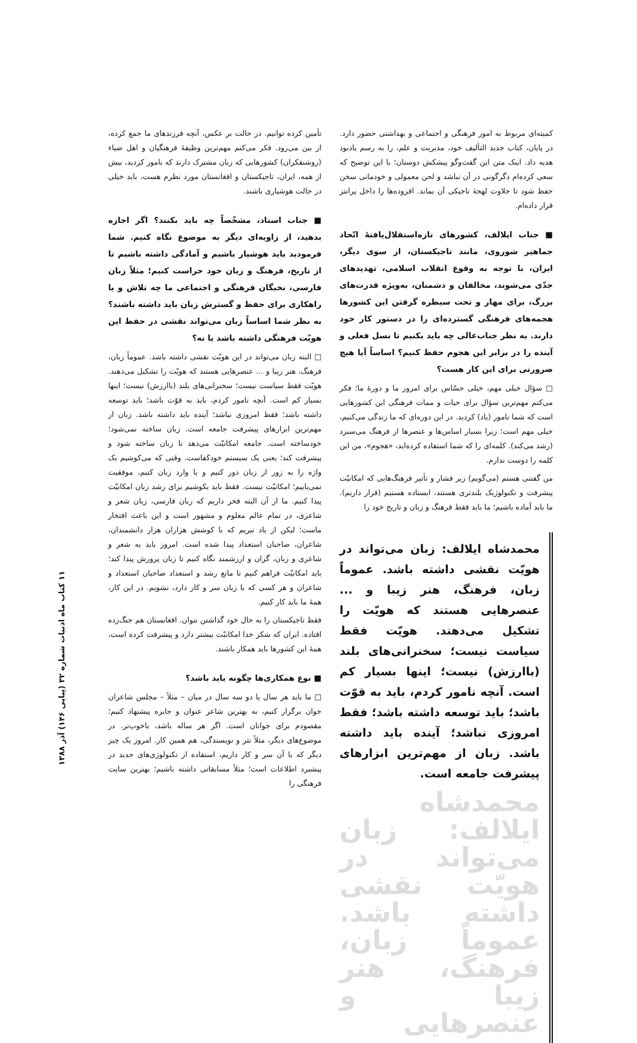کمیته‌ای مربوط به امور فرهنگی و اجتماعی و بهداشتی حضور دارد. در پایان، کتاب جدید التألیف خود، مدیریت و علم، را به رسم یادبود هدیه داد. اینک متن این گفت‌وگو پیشکش دوستان؛ با این توضیح که سعی کرده‌ام دگرگونی در آن نباشد و لحن معمولی و خودمانی سخن حفظ شود تا حلاوت لهجهٔ تاجیکی آن بماند. افزوده‌ها را داخل پرانتز قرار داده‌ام.
■ جناب ایلالف، کشورهای تازه‌استقلال‌یافتهٔ اتّحاد جماهیر شوروی، مانند تاجیکستان، از سوی دیگر، ایران، با توجه به وقوع انقلاب اسلامی، تهدیدهای جدّی می‌شوند، مخالفان و دشمنان، به‌ویژه قدرت‌های بزرگ، برای مهار و تحت سیطره گرفتن این کشورها هجمه‌های فرهنگی گسترده‌ای را در دستور کار خود دارند. به نظر جناب‌عالی چه باید بکنیم تا نسل فعلی و آینده را در برابر این هجوم حفظ کنیم؟ اساساً آیا هیچ ضرورتی برای این کار هست؟
□ سؤال خیلی مهم، خیلی حسّاس برای امروز ما و دورهٔ ما؛ فکر می‌کنم مهم‌ترین سؤال برای حیات و ممات فرهنگی این کشورهایی است که شما نامور (یاد) کردید. در این دوره‌ای که ما زندگی می‌کنیم، خیلی مهم است؛ زیرا بسیار اساس‌ها و عنصرها از فرهنگ می‌سبزد (رشد می‌کند). کلمه‌ای را که شما استفاده کرده‌اید، «هجوم»، من این کلمه را دوست ندارم.
من گفتنی هستم (می‌گویم) زیر فشار و تأثیر فرهنگ‌هایی که امکانیّت پیشرفت و تکنولوژیک بلندتری هستند، ایستاده هستیم (قرار داریم). ما باید آماده باشیم؛ ما باید فقط فرهنگ و زبان و تاریخ خود را
محمدشاه ایلالف: زبان می‌تواند در هویّت نقشی داشته باشد. عموماً زبان، فرهنگ، هنر زیبا و ... عنصرهایی هستند که هویّت را تشکیل می‌دهند. هویّت فقط سیاست نیست؛ سخنرانی‌های بلند (باارزش) نیست؛ اینها بسیار کم است. آنچه نامور کردم، باید به قوّت باشد؛ باید توسعه داشته باشد؛ فقط امروزی نباشد؛ آینده باید داشته باشد. زبان از مهم‌ترین ابزارهای پیشرفت جامعه است.
محمدشاه ایلالف: زبان می‌تواند در هویّت نقشی داشته باشد. عموماً زبان، فرهنگ، هنر زیبا و عنصرهایی
تأمین کرده توانیم. در حالت بر عکس، آنچه فرزندهای ما جمع کرده، از بین می‌رود. فکر می‌کنم مهم‌ترین وظیفهٔ فرهنگیان و اهل ضیاء (روشنفکران) کشورهایی که زبان مشترک دارند که نامور کردید، بیش از همه، ایران، تاجیکستان و افغانستان مورد نظرم هست، باید خیلی در حالت هوشیاری باشند.
■ جناب استاد، مشخّصاً چه باید بکنند؟ اگر اجازه بدهید، از زاویه‌ای دیگر به موضوع نگاه کنیم. شما فرمودید باید هوشیار باشیم و آمادگی داشته باشیم تا از تاریخ، فرهنگ و زبان خود حراست کنیم؛ مثلاً زبان فارسی، نخبگان فرهنگی و اجتماعی ما چه تلاش و یا راهکاری برای حفظ و گسترش زبان باید داشته باشند؟ به نظر شما اساساً زبان می‌تواند نقشی در حفظ این هویّت فرهنگی داشته باشد یا نه؟
□ البته زبان می‌تواند در این هویّت نقشی داشته باشد. عموماً زبان، فرهنگ، هنر زیبا و ... عنصرهایی هستند که هویّت را تشکیل می‌دهند. هویّت فقط سیاست نیست؛ سخنرانی‌های بلند (باارزش) نیست؛ اینها بسیار کم است. آنچه نامور کردم، باید به قوّت باشد؛ باید توسعه داشته باشد؛ فقط امروزی نباشد؛ آینده باید داشته باشد. زبان از مهم‌ترین ابزارهای پیشرفت جامعه است. زبان ساخته نمی‌شود؛ خودساخته است. جامعه امکانیّت می‌دهد تا زبان ساخته شود و پیشرفت کند؛ یعنی یک سیستم خودکفاست. وقتی که می‌کوشیم یک واژه را به زور از زبان دور کنیم و یا وارد زبان کنیم، موفقیت نمی‌یابیم؛ امکانیّت نیست. فقط باید بکوشیم برای رشد زبان امکانیّت پیدا کنیم. ما از آن البته فخر داریم که زبان فارسی، زبان شعر و شاعری، در تمام عالم معلوم و مشهور است و این باعث افتخار ماست؛ لیکن از یاد نبریم که با کوشش هزاران هزار دانشمندان، شاعران، صاحبان استعداد پیدا شده است. امروز باید به شعر و شاعری و زبان، گران و ارزشمند نگاه کنیم تا زبان پرورش پیدا کند؛ باید امکانیّت فراهم کنیم تا مانع رشد و استعداد صاحبان استعداد و شاعران و هر کسی که با زبان سر و کار دارد، نشویم. در این کار، همهٔ ما باید کار کنیم.
فقط تاجیکستان را به حال خود گذاشتن نتوان. افغانستان هم جنگ‌زده افتاده. ایران که شکر خدا امکانیّت بیشتر دارد و پیشرفت کرده است، همهٔ این کشورها باید همکار باشند.
■ نوع همکاری‌ها چگونه باید باشد؟
□ ما باید هر سال یا دو سه سال در میان – مثلاً – مجلس شاعران جوان برگزار کنیم، به بهترین شاعر عنوان و جایزه پیشنهاد کنیم؛ مقصودم برای جوانان است. اگر هر ساله باشد، باخوب‌تر. در موضوع‌های دیگر، مثلاً نثر و نویسندگی، هم همین کار. امروز یک چیز دیگر که با آن سر و کار داریم، استفاده از تکنولوژی‌های جدید در پیشبرد اطلاعات است؛ مثلاً مسابقاتی داشته باشیم؛ بهترین سایت فرهنگی را
۱۱ کتاب ماه ادبیات شماره ۳۲ (پیاپی ۱۴۶) آذر ۱۳۸۸